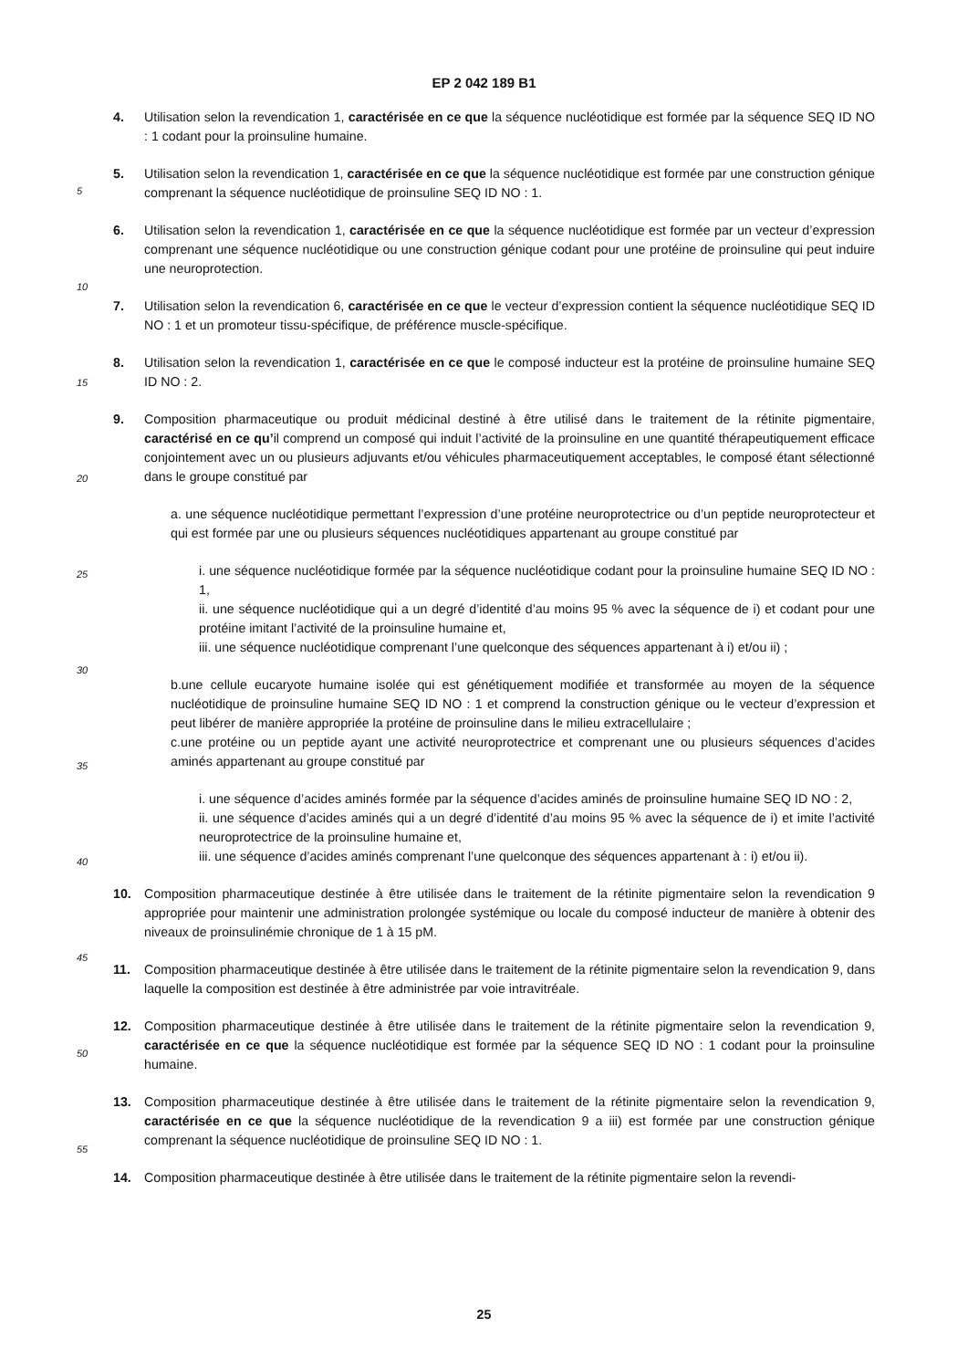EP 2 042 189 B1
5
10
15
20
25
30
35
40
45
50
55
4. Utilisation selon la revendication 1, caractérisée en ce que la séquence nucléotidique est formée par la séquence SEQ ID NO : 1 codant pour la proinsuline humaine.
5. Utilisation selon la revendication 1, caractérisée en ce que la séquence nucléotidique est formée par une construction génique comprenant la séquence nucléotidique de proinsuline SEQ ID NO : 1.
6. Utilisation selon la revendication 1, caractérisée en ce que la séquence nucléotidique est formée par un vecteur d’expression comprenant une séquence nucléotidique ou une construction génique codant pour une protéine de proinsuline qui peut induire une neuroprotection.
7. Utilisation selon la revendication 6, caractérisée en ce que le vecteur d’expression contient la séquence nucléotidique SEQ ID NO : 1 et un promoteur tissu-spécifique, de préférence muscle-spécifique.
8. Utilisation selon la revendication 1, caractérisée en ce que le composé inducteur est la protéine de proinsuline humaine SEQ ID NO : 2.
9. Composition pharmaceutique ou produit médicinal destiné à être utilisé dans le traitement de la rétinite pigmentaire, caractérisé en ce qu’il comprend un composé qui induit l’activité de la proinsuline en une quantité thérapeutiquement efficace conjointement avec un ou plusieurs adjuvants et/ou véhicules pharmaceutiquement acceptables, le composé étant sélectionné dans le groupe constitué par
a. une séquence nucléotidique permettant l’expression d’une protéine neuroprotectrice ou d’un peptide neuroprotecteur et qui est formée par une ou plusieurs séquences nucléotidiques appartenant au groupe constitué par
i. une séquence nucléotidique formée par la séquence nucléotidique codant pour la proinsuline humaine SEQ ID NO : 1,
ii. une séquence nucléotidique qui a un degré d’identité d’au moins 95 % avec la séquence de i) et codant pour une protéine imitant l’activité de la proinsuline humaine et,
iii. une séquence nucléotidique comprenant l’une quelconque des séquences appartenant à i) et/ou ii) ;
b.une cellule eucaryote humaine isolée qui est génétiquement modifiée et transformée au moyen de la séquence nucléotidique de proinsuline humaine SEQ ID NO : 1 et comprend la construction génique ou le vecteur d’expression et peut libérer de manière appropriée la protéine de proinsuline dans le milieu extracellulaire ;
c.une protéine ou un peptide ayant une activité neuroprotectrice et comprenant une ou plusieurs séquences d’acides aminés appartenant au groupe constitué par
i. une séquence d’acides aminés formée par la séquence d’acides aminés de proinsuline humaine SEQ ID NO : 2,
ii. une séquence d’acides aminés qui a un degré d’identité d’au moins 95 % avec la séquence de i) et imite l’activité neuroprotectrice de la proinsuline humaine et,
iii. une séquence d’acides aminés comprenant l’une quelconque des séquences appartenant à : i) et/ou ii).
10. Composition pharmaceutique destinée à être utilisée dans le traitement de la rétinite pigmentaire selon la revendication 9 appropriée pour maintenir une administration prolongée systémique ou locale du composé inducteur de manière à obtenir des niveaux de proinsulinémie chronique de 1 à 15 pM.
11. Composition pharmaceutique destinée à être utilisée dans le traitement de la rétinite pigmentaire selon la revendication 9, dans laquelle la composition est destinée à être administrée par voie intravitréale.
12. Composition pharmaceutique destinée à être utilisée dans le traitement de la rétinite pigmentaire selon la revendication 9, caractérisée en ce que la séquence nucléotidique est formée par la séquence SEQ ID NO : 1 codant pour la proinsuline humaine.
13. Composition pharmaceutique destinée à être utilisée dans le traitement de la rétinite pigmentaire selon la revendication 9, caractérisée en ce que la séquence nucléotidique de la revendication 9 a iii) est formée par une construction génique comprenant la séquence nucléotidique de proinsuline SEQ ID NO : 1.
14. Composition pharmaceutique destinée à être utilisée dans le traitement de la rétinite pigmentaire selon la revendi-
25